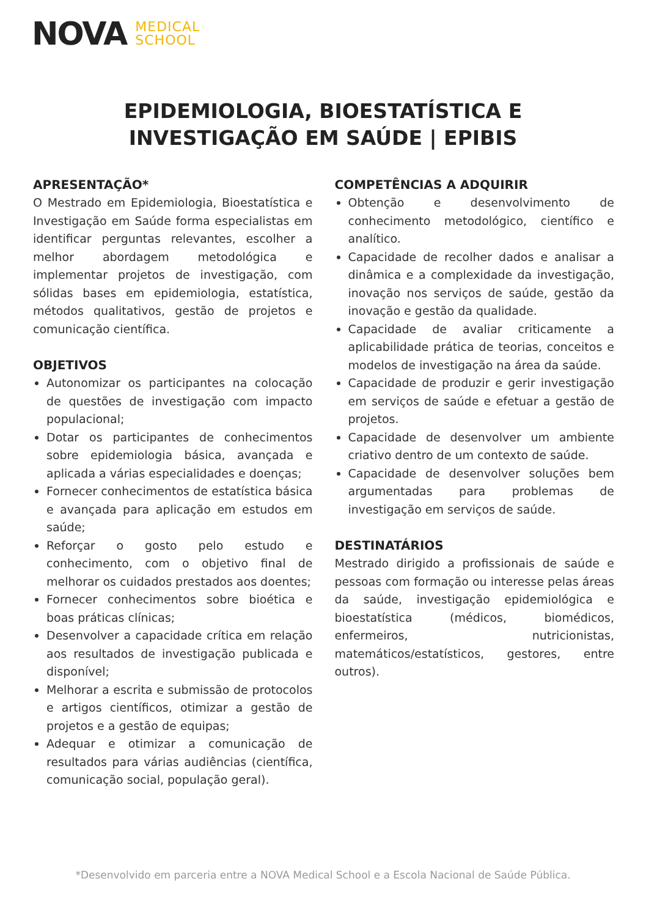NOVA MEDICAL
SCHOOL
EPIDEMIOLOGIA, BIOESTATÍSTICA E
INVESTIGAÇÃO EM SAÚDE | EPIBIS
APRESENTAÇÃO*
O Mestrado em Epidemiologia, Bioestatística e Investigação em Saúde forma especialistas em identificar perguntas relevantes, escolher a melhor abordagem metodológica e implementar projetos de investigação, com sólidas bases em epidemiologia, estatística, métodos qualitativos, gestão de projetos e comunicação científica.
OBJETIVOS
Autonomizar os participantes na colocação de questões de investigação com impacto populacional;
Dotar os participantes de conhecimentos sobre epidemiologia básica, avançada e aplicada a várias especialidades e doenças;
Fornecer conhecimentos de estatística básica e avançada para aplicação em estudos em saúde;
Reforçar o gosto pelo estudo e conhecimento, com o objetivo final de melhorar os cuidados prestados aos doentes;
Fornecer conhecimentos sobre bioética e boas práticas clínicas;
Desenvolver a capacidade crítica em relação aos resultados de investigação publicada e disponível;
Melhorar a escrita e submissão de protocolos e artigos científicos, otimizar a gestão de projetos e a gestão de equipas;
Adequar e otimizar a comunicação de resultados para várias audiências (científica, comunicação social, população geral).
COMPETÊNCIAS A ADQUIRIR
Obtenção e desenvolvimento de conhecimento metodológico, científico e analítico.
Capacidade de recolher dados e analisar a dinâmica e a complexidade da investigação, inovação nos serviços de saúde, gestão da inovação e gestão da qualidade.
Capacidade de avaliar criticamente a aplicabilidade prática de teorias, conceitos e modelos de investigação na área da saúde.
Capacidade de produzir e gerir investigação em serviços de saúde e efetuar a gestão de projetos.
Capacidade de desenvolver um ambiente criativo dentro de um contexto de saúde.
Capacidade de desenvolver soluções bem argumentadas para problemas de investigação em serviços de saúde.
DESTINATÁRIOS
Mestrado dirigido a profissionais de saúde e pessoas com formação ou interesse pelas áreas da saúde, investigação epidemiológica e bioestatística (médicos, biomédicos, enfermeiros, nutricionistas, matemáticos/estatísticos, gestores, entre outros).
*Desenvolvido em parceria entre a NOVA Medical School e a Escola Nacional de Saúde Pública.